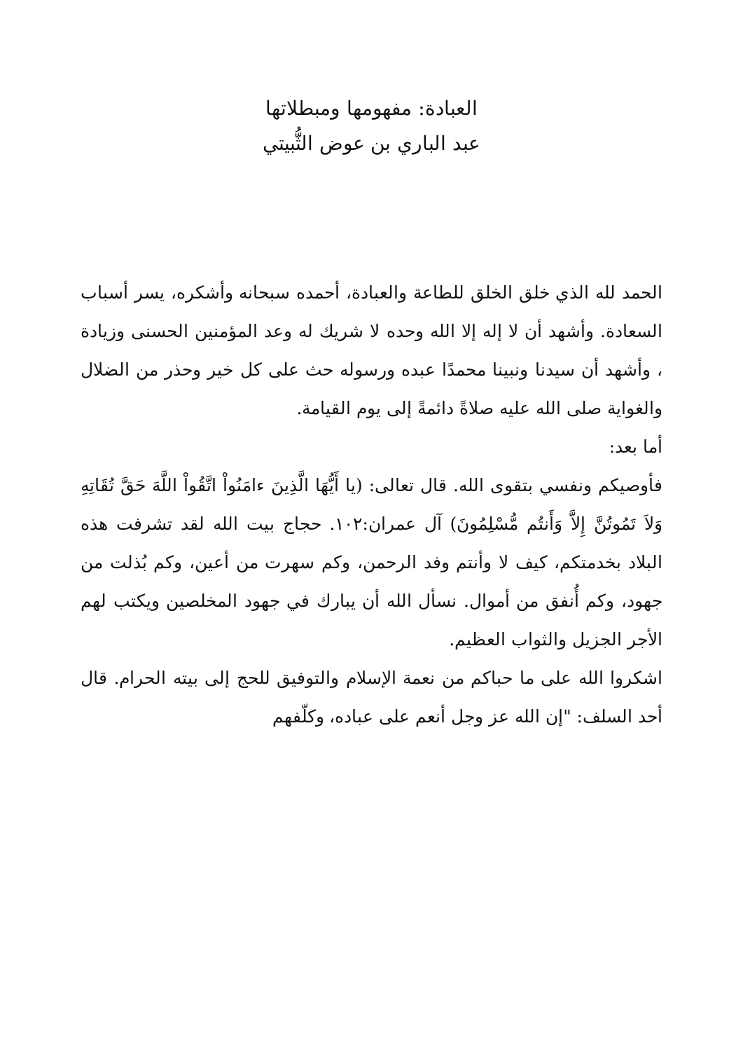العبادة: مفهومها ومبطلاتها
عبد الباري بن عوض الثُّبيتي
الحمد لله الذي خلق الخلق للطاعة والعبادة، أحمده سبحانه وأشكره، يسر أسباب السعادة. وأشهد أن لا إله إلا الله وحده لا شريك له وعد المؤمنين الحسنى وزيادة ، وأشهد أن سيدنا ونبينا محمدًا عبده ورسوله حث على كل خير وحذر من الضلال والغواية صلى الله عليه صلاةً دائمةً إلى يوم القيامة.
أما بعد:
فأوصيكم ونفسي بتقوى الله. قال تعالى: (يا أَيُّهَا الَّذِينَ ءامَنُواْ اتَّقُواْ اللَّهَ حَقَّ تُقَاتِهِ وَلاَ تَمُوتُنَّ إِلاَّ وَأَنتُم مُّسْلِمُونَ) آل عمران:١٠٢. حجاج بيت الله لقد تشرفت هذه البلاد بخدمتكم، كيف لا وأنتم وفد الرحمن، وكم سهرت من أعين، وكم بُذلت من جهود، وكم أُنفق من أموال. نسأل الله أن يبارك في جهود المخلصين ويكتب لهم الأجر الجزيل والثواب العظيم.
اشكروا الله على ما حباكم من نعمة الإسلام والتوفيق للحج إلى بيته الحرام. قال أحد السلف: "إن الله عز وجل أنعم على عباده، وكلّفهم